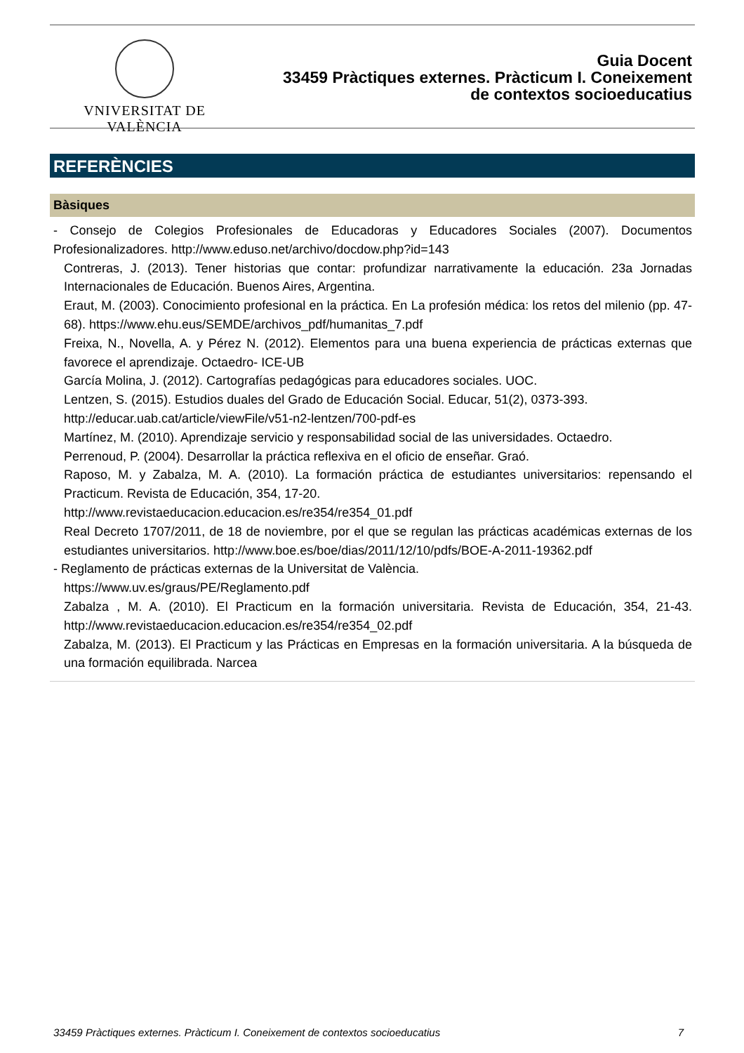VNIVERSITAT DE VALÈNCIA
Guia Docent
33459 Pràctiques externes. Pràcticum I. Coneixement
de contextos socioeducatius
REFERÈNCIES
Bàsiques
- Consejo de Colegios Profesionales de Educadoras y Educadores Sociales (2007). Documentos Profesionalizadores. http://www.eduso.net/archivo/docdow.php?id=143
Contreras, J. (2013). Tener historias que contar: profundizar narrativamente la educación. 23a Jornadas Internacionales de Educación. Buenos Aires, Argentina.
Eraut, M. (2003). Conocimiento profesional en la práctica. En La profesión médica: los retos del milenio (pp. 47-68). https://www.ehu.eus/SEMDE/archivos_pdf/humanitas_7.pdf
Freixa, N., Novella, A. y Pérez N. (2012). Elementos para una buena experiencia de prácticas externas que favorece el aprendizaje. Octaedro- ICE-UB
García Molina, J. (2012). Cartografías pedagógicas para educadores sociales. UOC.
Lentzen, S. (2015). Estudios duales del Grado de Educación Social. Educar, 51(2), 0373-393.
http://educar.uab.cat/article/viewFile/v51-n2-lentzen/700-pdf-es
Martínez, M. (2010). Aprendizaje servicio y responsabilidad social de las universidades. Octaedro.
Perrenoud, P. (2004). Desarrollar la práctica reflexiva en el oficio de enseñar. Graó.
Raposo, M. y Zabalza, M. A. (2010). La formación práctica de estudiantes universitarios: repensando el Practicum. Revista de Educación, 354, 17-20.
http://www.revistaeducacion.educacion.es/re354/re354_01.pdf
Real Decreto 1707/2011, de 18 de noviembre, por el que se regulan las prácticas académicas externas de los estudiantes universitarios. http://www.boe.es/boe/dias/2011/12/10/pdfs/BOE-A-2011-19362.pdf
- Reglamento de prácticas externas de la Universitat de València.
https://www.uv.es/graus/PE/Reglamento.pdf
Zabalza , M. A. (2010). El Practicum en la formación universitaria. Revista de Educación, 354, 21-43. http://www.revistaeducacion.educacion.es/re354/re354_02.pdf
Zabalza, M. (2013). El Practicum y las Prácticas en Empresas en la formación universitaria. A la búsqueda de una formación equilibrada. Narcea
33459 Pràctiques externes. Pràcticum I. Coneixement de contextos socioeducatius 7